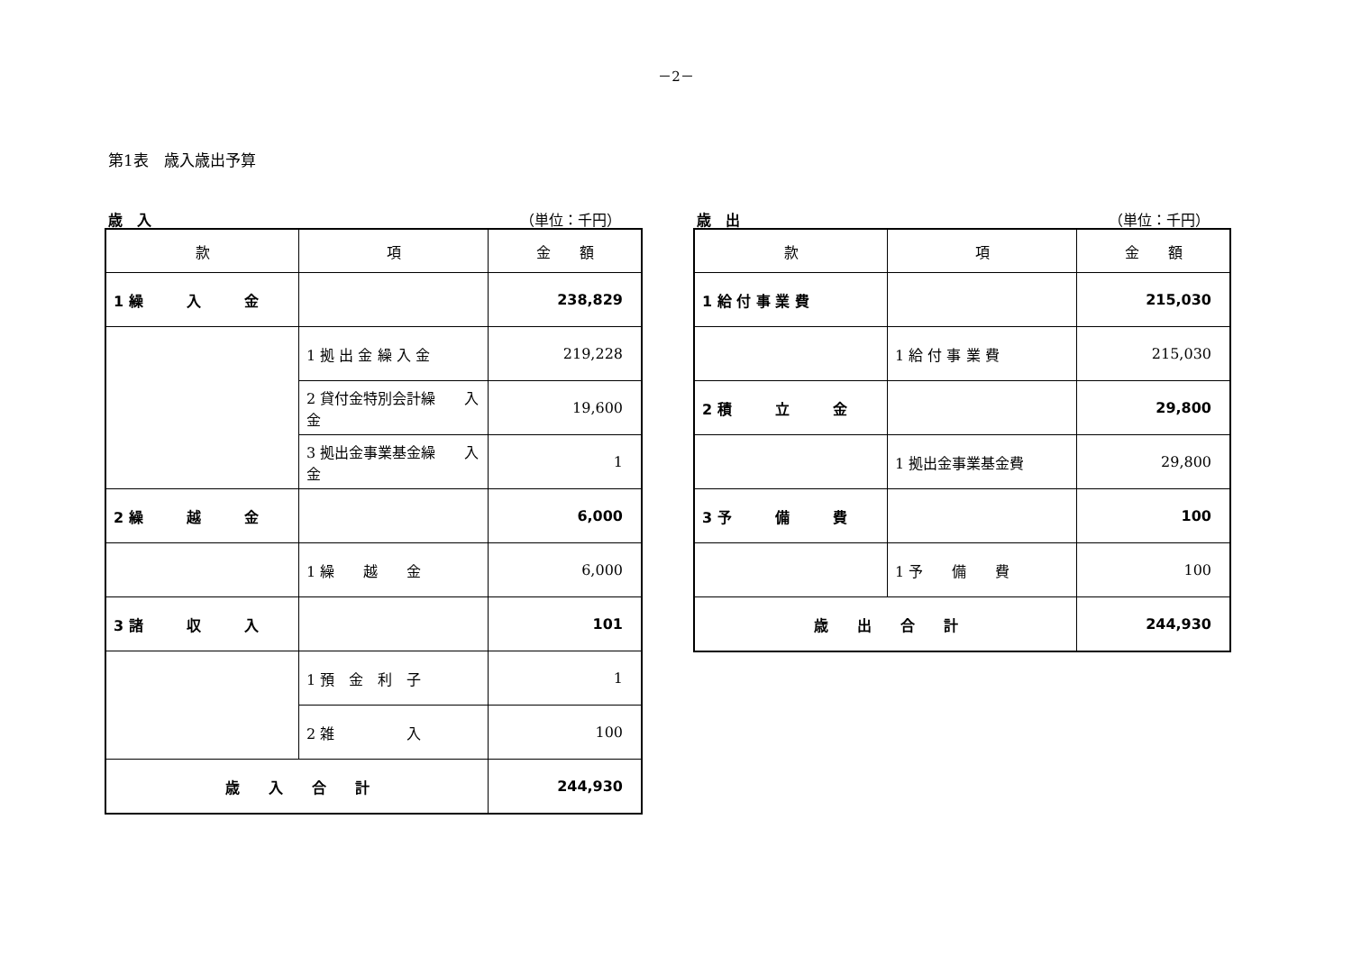－2－
第1表　歳入歳出予算
歳　入 （単位：千円）
| 款 | 項 | 金 額 |
| --- | --- | --- |
| 1 繰 入 金 | | 238,829 |
| | 1 拠 出 金 繰 入 金 | 219,228 |
| | 2 貸付金特別会計繰 入 金 | 19,600 |
| | 3 拠出金事業基金繰 入 金 | 1 |
| 2 繰 越 金 | | 6,000 |
| | 1 繰 越 金 | 6,000 |
| 3 諸 収 入 | | 101 |
| | 1 預 金 利 子 | 1 |
| | 2 雑 入 | 100 |
| 歳 入 合 計 | | 244,930 |
歳　出 （単位：千円）
| 款 | 項 | 金 額 |
| --- | --- | --- |
| 1 給 付 事 業 費 | | 215,030 |
| | 1 給 付 事 業 費 | 215,030 |
| 2 積 立 金 | | 29,800 |
| | 1 拠出金事業基金費 | 29,800 |
| 3 予 備 費 | | 100 |
| | 1 予 備 費 | 100 |
| 歳 出 合 計 | | 244,930 |